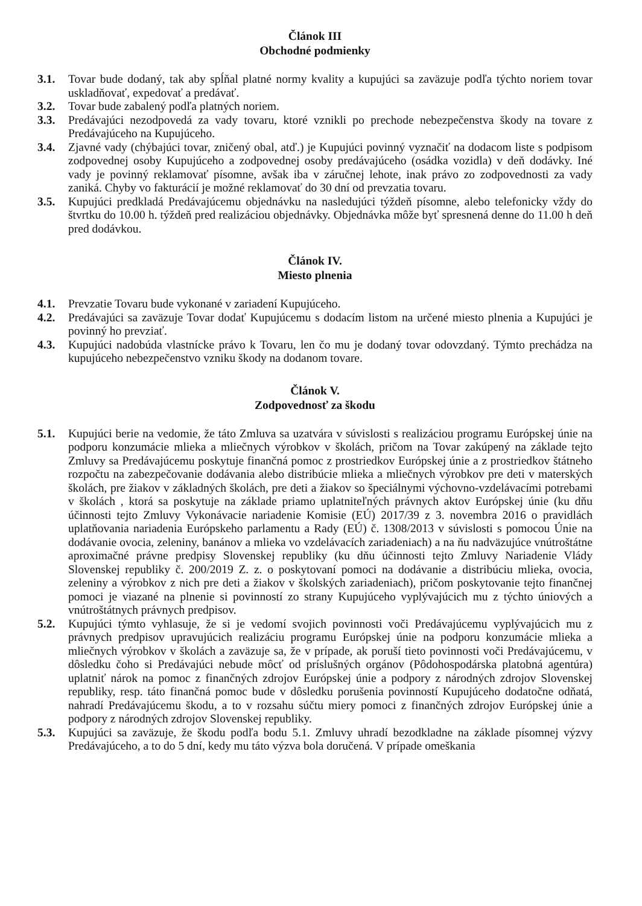Článok III
Obchodné podmienky
3.1. Tovar bude dodaný, tak aby spĺňal platné normy kvality a kupujúci sa zaväzuje podľa týchto noriem tovar uskladňovať, expedovať a predávať.
3.2. Tovar bude zabalený podľa platných noriem.
3.3. Predávajúci nezodpovedá za vady tovaru, ktoré vznikli po prechode nebezpečenstva škody na tovare z Predávajúceho na Kupujúceho.
3.4. Zjavné vady (chýbajúci tovar, zničený obal, atď.) je Kupujúci povinný vyznačiť na dodacom liste s podpisom zodpovednej osoby Kupujúceho a zodpovednej osoby predávajúceho (osádka vozidla) v deň dodávky. Iné vady je povinný reklamovať písomne, avšak iba v záručnej lehote, inak právo zo zodpovednosti za vady zaniká. Chyby vo fakturácií je možné reklamovať do 30 dní od prevzatia tovaru.
3.5. Kupujúci predkladá Predávajúcemu objednávku na nasledujúci týždeň písomne, alebo telefonicky vždy do štvrtku do 10.00 h. týždeň pred realizáciou objednávky. Objednávka môže byť spresnená denne do 11.00 h deň pred dodávkou.
Článok IV.
Miesto plnenia
4.1. Prevzatie Tovaru bude vykonané v zariadení Kupujúceho.
4.2. Predávajúci sa zaväzuje Tovar dodať Kupujúcemu s dodacím listom na určené miesto plnenia a Kupujúci je povinný ho prevziať.
4.3. Kupujúci nadobúda vlastnícke právo k Tovaru, len čo mu je dodaný tovar odovzdaný. Týmto prechádza na kupujúceho nebezpečenstvo vzniku škody na dodanom tovare.
Článok V.
Zodpovednosť za škodu
5.1. Kupujúci berie na vedomie, že táto Zmluva sa uzatvára v súvislosti s realizáciou programu Európskej únie na podporu konzumácie mlieka a mliečnych výrobkov v školách, pričom na Tovar zakúpený na základe tejto Zmluvy sa Predávajúcemu poskytuje finančná pomoc z prostriedkov Európskej únie a z prostriedkov štátneho rozpočtu na zabezpečovanie dodávania alebo distribúcie mlieka a mliečnych výrobkov pre deti v materských školách, pre žiakov v základných školách, pre deti a žiakov so špeciálnymi výchovno-vzdelávacími potrebami v školách , ktorá sa poskytuje na základe priamo uplatniteľných právnych aktov Európskej únie (ku dňu účinnosti tejto Zmluvy Vykonávacie nariadenie Komisie (EÚ) 2017/39 z 3. novembra 2016 o pravidlách uplatňovania nariadenia Európskeho parlamentu a Rady (EÚ) č. 1308/2013 v súvislosti s pomocou Únie na dodávanie ovocia, zeleniny, banánov a mlieka vo vzdelávacích zariadeniach) a na ňu nadväzujúce vnútroštátne aproximačné právne predpisy Slovenskej republiky (ku dňu účinnosti tejto Zmluvy Nariadenie Vlády Slovenskej republiky č. 200/2019 Z. z. o poskytovaní pomoci na dodávanie a distribúciu mlieka, ovocia, zeleniny a výrobkov z nich pre deti a žiakov v školských zariadeniach), pričom poskytovanie tejto finančnej pomoci je viazané na plnenie si povinností zo strany Kupujúceho vyplývajúcich mu z týchto úniových a vnútroštátnych právnych predpisov.
5.2. Kupujúci týmto vyhlasuje, že si je vedomí svojich povinnosti voči Predávajúcemu vyplývajúcich mu z právnych predpisov upravujúcich realizáciu programu Európskej únie na podporu konzumácie mlieka a mliečnych výrobkov v školách a zaväzuje sa, že v prípade, ak poruší tieto povinnosti voči Predávajúcemu, v dôsledku čoho si Predávajúci nebude môcť od príslušných orgánov (Pôdohospodárska platobná agentúra) uplatniť nárok na pomoc z finančných zdrojov Európskej únie a podpory z národných zdrojov Slovenskej republiky, resp. táto finančná pomoc bude v dôsledku porušenia povinností Kupujúceho dodatočne odňatá, nahradí Predávajúcemu škodu, a to v rozsahu súčtu miery pomoci z finančných zdrojov Európskej únie a podpory z národných zdrojov Slovenskej republiky.
5.3. Kupujúci sa zaväzuje, že škodu podľa bodu 5.1. Zmluvy uhradí bezodkladne na základe písomnej výzvy Predávajúceho, a to do 5 dní, kedy mu táto výzva bola doručená. V prípade omeškania